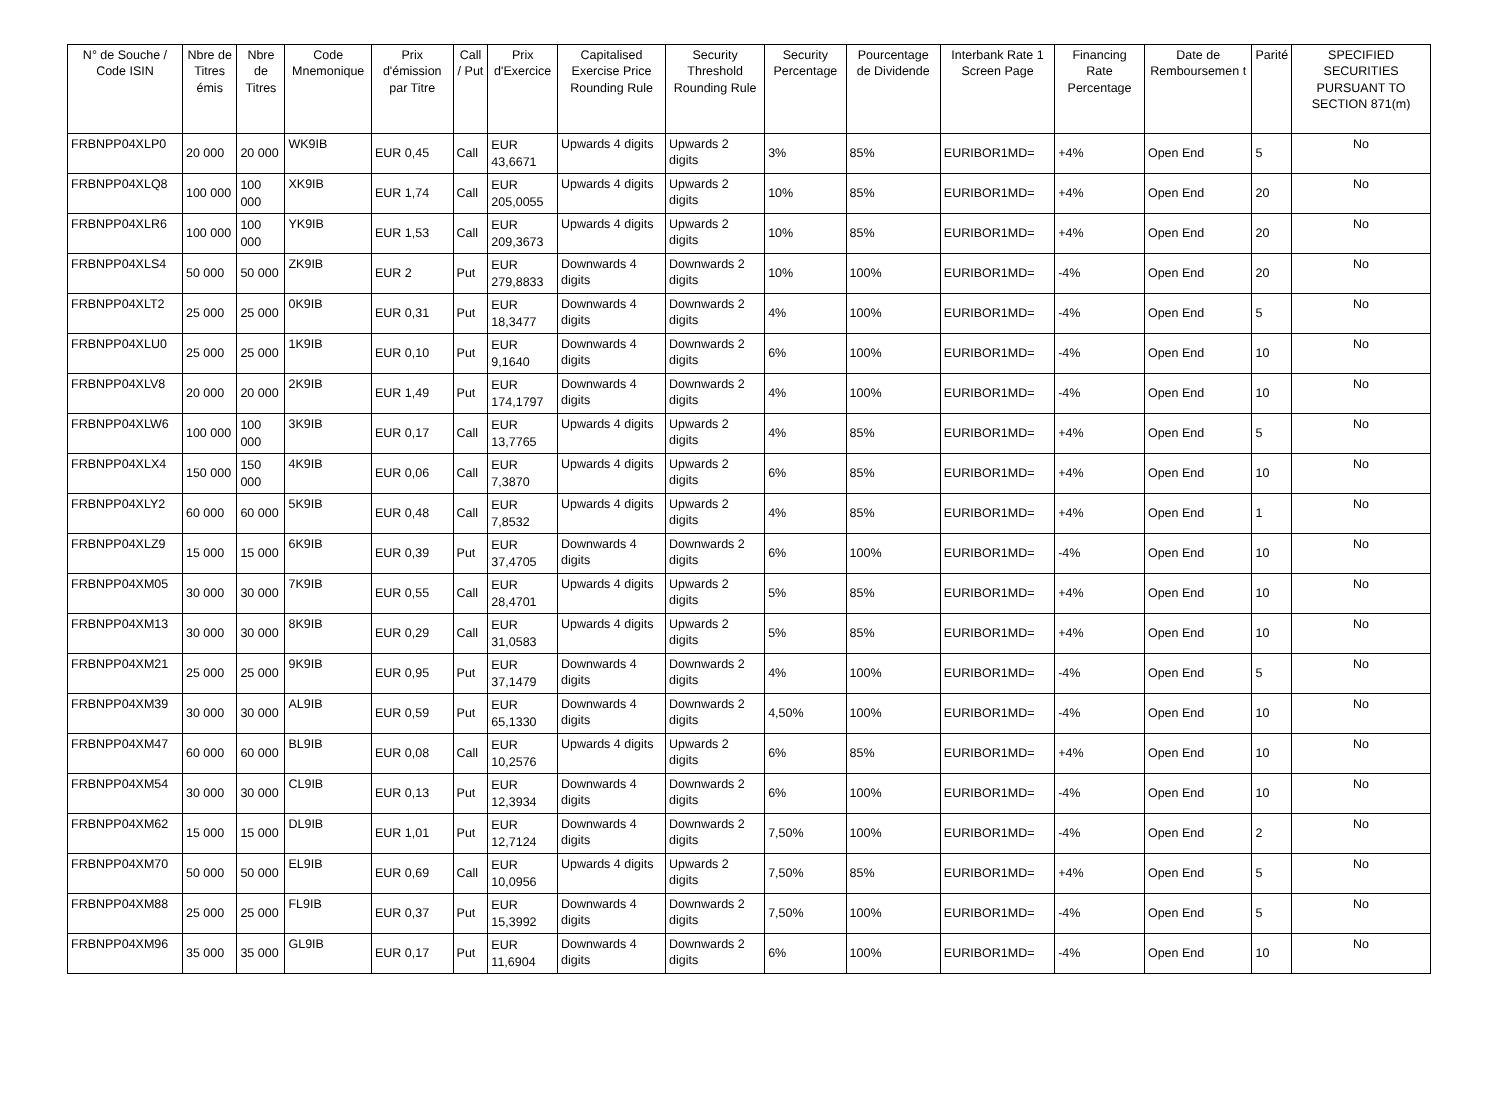| N° de Souche / Code ISIN | Nbre de Titres émis | Nbre de Titres | Code Mnemonique | Prix d'émission par Titre | Call / Put | Prix d'Exercice | Capitalised Exercise Price Rounding Rule | Security Threshold Rounding Rule | Security Percentage | Pourcentage de Dividende | Interbank Rate 1 Screen Page | Financing Rate Percentage | Date de Remboursemen t | Parité | SPECIFIED SECURITIES PURSUANT TO SECTION 871(m) |
| --- | --- | --- | --- | --- | --- | --- | --- | --- | --- | --- | --- | --- | --- | --- | --- |
| FRBNPP04XLP0 | 20 000 | 20 000 | WK9IB | EUR 0,45 | Call | EUR 43,6671 | Upwards 4 digits | Upwards 2 digits | 3% | 85% | EURIBOR1MD= | +4% | Open End | 5 | No |
| FRBNPP04XLQ8 | 100 000 | 100 000 | XK9IB | EUR 1,74 | Call | EUR 205,0055 | Upwards 4 digits | Upwards 2 digits | 10% | 85% | EURIBOR1MD= | +4% | Open End | 20 | No |
| FRBNPP04XLR6 | 100 000 | 100 000 | YK9IB | EUR 1,53 | Call | EUR 209,3673 | Upwards 4 digits | Upwards 2 digits | 10% | 85% | EURIBOR1MD= | +4% | Open End | 20 | No |
| FRBNPP04XLS4 | 50 000 | 50 000 | ZK9IB | EUR 2 | Put | EUR 279,8833 | Downwards 4 digits | Downwards 2 digits | 10% | 100% | EURIBOR1MD= | -4% | Open End | 20 | No |
| FRBNPP04XLT2 | 25 000 | 25 000 | 0K9IB | EUR 0,31 | Put | EUR 18,3477 | Downwards 4 digits | Downwards 2 digits | 4% | 100% | EURIBOR1MD= | -4% | Open End | 5 | No |
| FRBNPP04XLU0 | 25 000 | 25 000 | 1K9IB | EUR 0,10 | Put | EUR 9,1640 | Downwards 4 digits | Downwards 2 digits | 6% | 100% | EURIBOR1MD= | -4% | Open End | 10 | No |
| FRBNPP04XLV8 | 20 000 | 20 000 | 2K9IB | EUR 1,49 | Put | EUR 174,1797 | Downwards 4 digits | Downwards 2 digits | 4% | 100% | EURIBOR1MD= | -4% | Open End | 10 | No |
| FRBNPP04XLW6 | 100 000 | 100 000 | 3K9IB | EUR 0,17 | Call | EUR 13,7765 | Upwards 4 digits | Upwards 2 digits | 4% | 85% | EURIBOR1MD= | +4% | Open End | 5 | No |
| FRBNPP04XLX4 | 150 000 | 150 000 | 4K9IB | EUR 0,06 | Call | EUR 7,3870 | Upwards 4 digits | Upwards 2 digits | 6% | 85% | EURIBOR1MD= | +4% | Open End | 10 | No |
| FRBNPP04XLY2 | 60 000 | 60 000 | 5K9IB | EUR 0,48 | Call | EUR 7,8532 | Upwards 4 digits | Upwards 2 digits | 4% | 85% | EURIBOR1MD= | +4% | Open End | 1 | No |
| FRBNPP04XLZ9 | 15 000 | 15 000 | 6K9IB | EUR 0,39 | Put | EUR 37,4705 | Downwards 4 digits | Downwards 2 digits | 6% | 100% | EURIBOR1MD= | -4% | Open End | 10 | No |
| FRBNPP04XM05 | 30 000 | 30 000 | 7K9IB | EUR 0,55 | Call | EUR 28,4701 | Upwards 4 digits | Upwards 2 digits | 5% | 85% | EURIBOR1MD= | +4% | Open End | 10 | No |
| FRBNPP04XM13 | 30 000 | 30 000 | 8K9IB | EUR 0,29 | Call | EUR 31,0583 | Upwards 4 digits | Upwards 2 digits | 5% | 85% | EURIBOR1MD= | +4% | Open End | 10 | No |
| FRBNPP04XM21 | 25 000 | 25 000 | 9K9IB | EUR 0,95 | Put | EUR 37,1479 | Downwards 4 digits | Downwards 2 digits | 4% | 100% | EURIBOR1MD= | -4% | Open End | 5 | No |
| FRBNPP04XM39 | 30 000 | 30 000 | AL9IB | EUR 0,59 | Put | EUR 65,1330 | Downwards 4 digits | Downwards 2 digits | 4,50% | 100% | EURIBOR1MD= | -4% | Open End | 10 | No |
| FRBNPP04XM47 | 60 000 | 60 000 | BL9IB | EUR 0,08 | Call | EUR 10,2576 | Upwards 4 digits | Upwards 2 digits | 6% | 85% | EURIBOR1MD= | +4% | Open End | 10 | No |
| FRBNPP04XM54 | 30 000 | 30 000 | CL9IB | EUR 0,13 | Put | EUR 12,3934 | Downwards 4 digits | Downwards 2 digits | 6% | 100% | EURIBOR1MD= | -4% | Open End | 10 | No |
| FRBNPP04XM62 | 15 000 | 15 000 | DL9IB | EUR 1,01 | Put | EUR 12,7124 | Downwards 4 digits | Downwards 2 digits | 7,50% | 100% | EURIBOR1MD= | -4% | Open End | 2 | No |
| FRBNPP04XM70 | 50 000 | 50 000 | EL9IB | EUR 0,69 | Call | EUR 10,0956 | Upwards 4 digits | Upwards 2 digits | 7,50% | 85% | EURIBOR1MD= | +4% | Open End | 5 | No |
| FRBNPP04XM88 | 25 000 | 25 000 | FL9IB | EUR 0,37 | Put | EUR 15,3992 | Downwards 4 digits | Downwards 2 digits | 7,50% | 100% | EURIBOR1MD= | -4% | Open End | 5 | No |
| FRBNPP04XM96 | 35 000 | 35 000 | GL9IB | EUR 0,17 | Put | EUR 11,6904 | Downwards 4 digits | Downwards 2 digits | 6% | 100% | EURIBOR1MD= | -4% | Open End | 10 | No |